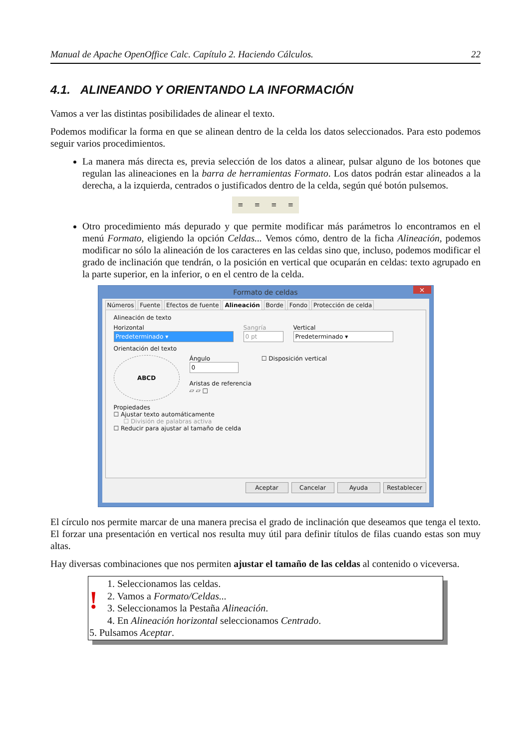Manual de Apache OpenOffice Calc. Capítulo 2. Haciendo Cálculos. 22
4.1. ALINEANDO Y ORIENTANDO LA INFORMACIÓN
Vamos a ver las distintas posibilidades de alinear el texto.
Podemos modificar la forma en que se alinean dentro de la celda los datos seleccionados. Para esto podemos seguir varios procedimientos.
La manera más directa es, previa selección de los datos a alinear, pulsar alguno de los botones que regulan las alineaciones en la barra de herramientas Formato. Los datos podrán estar alineados a la derecha, a la izquierda, centrados o justificados dentro de la celda, según qué botón pulsemos.
≡ ≡ ≡ ≡
Otro procedimiento más depurado y que permite modificar más parámetros lo encontramos en el menú Formato, eligiendo la opción Celdas... Vemos cómo, dentro de la ficha Alineación, podemos modificar no sólo la alineación de los caracteres en las celdas sino que, incluso, podemos modificar el grado de inclinación que tendrán, o la posición en vertical que ocuparán en celdas: texto agrupado en la parte superior, en la inferior, o en el centro de la celda.
Formato de celdas ×
Números Fuente Efectos de fuente Alineación Borde Fondo Protección de celda
Alineación de texto
Horizontal
Predeterminado ▾
Sangría
0 pt
Vertical
Predeterminado ▾
Orientación del texto
ABCD
Ángulo
0
Aristas de referencia
▱ ▱ □
☐ Disposición vertical
Propiedades
☐ Ajustar texto automáticamente
☐ División de palabras activa
☐ Reducir para ajustar al tamaño de celda
Aceptar Cancelar Ayuda Restablecer
El círculo nos permite marcar de una manera precisa el grado de inclinación que deseamos que tenga el texto. El forzar una presentación en vertical nos resulta muy útil para definir títulos de filas cuando estas son muy altas.
Hay diversas combinaciones que nos permiten ajustar el tamaño de las celdas al contenido o viceversa.
!
1. Seleccionamos las celdas.
2. Vamos a Formato/Celdas...
3. Seleccionamos la Pestaña Alineación.
4. En Alineación horizontal seleccionamos Centrado.
5. Pulsamos Aceptar.